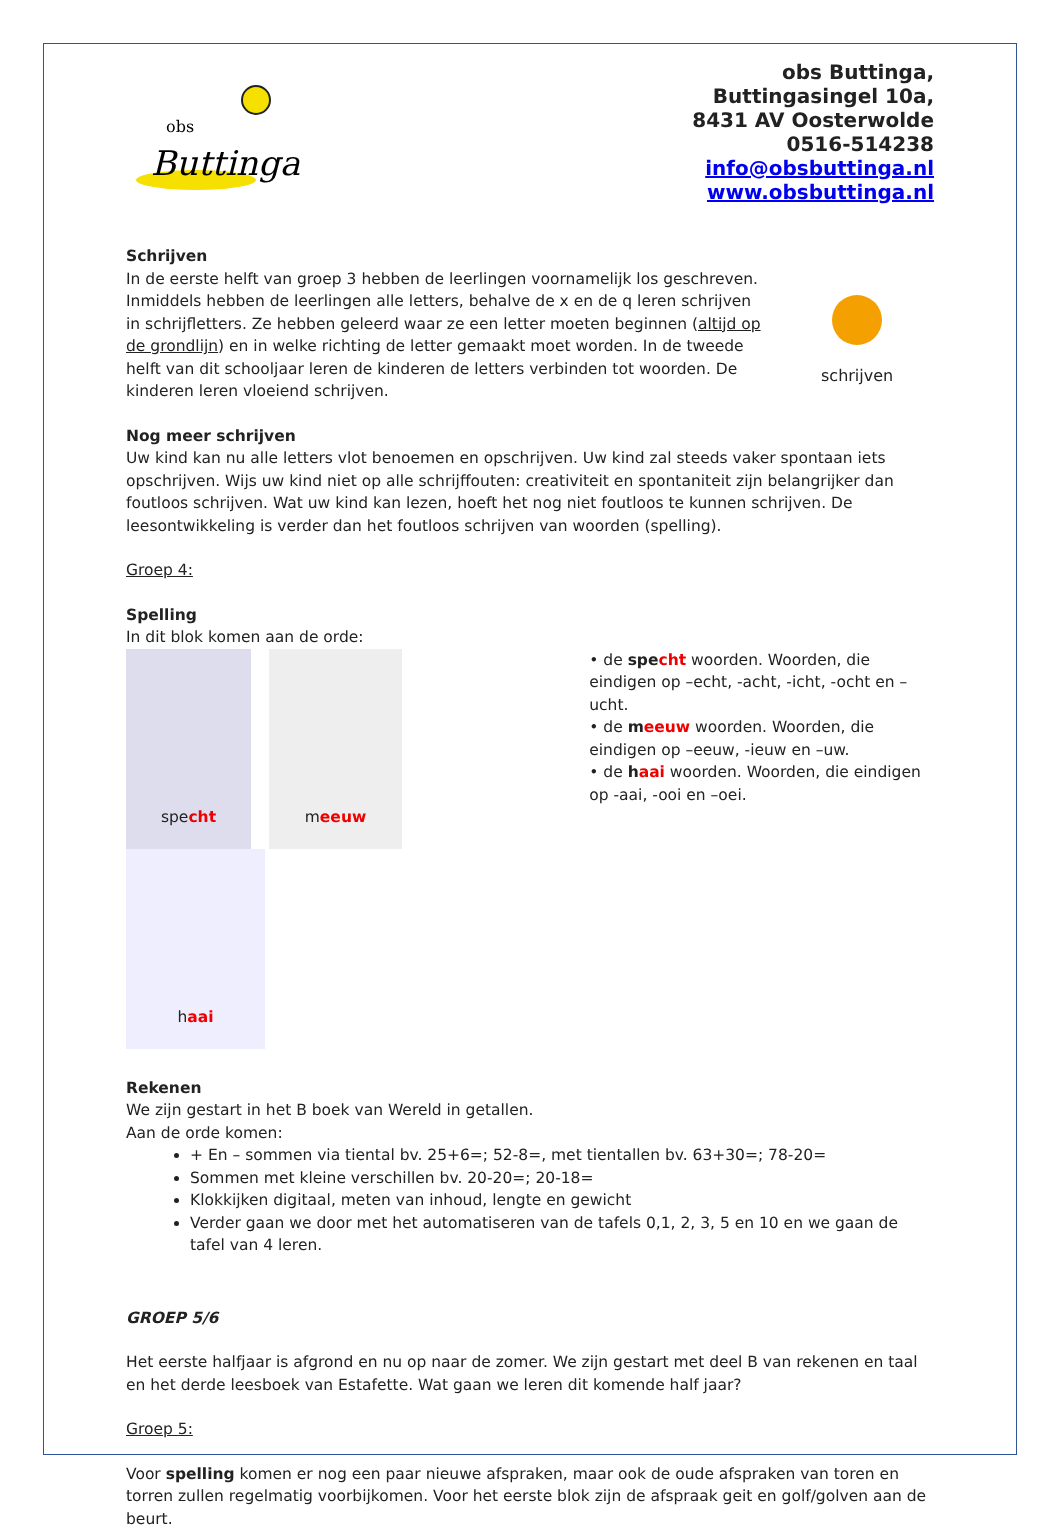obs
Buttinga
obs Buttinga,
Buttingasingel 10a,
8431 AV Oosterwolde
0516-514238
info@obsbuttinga.nl
www.obsbuttinga.nl
Schrijven
In de eerste helft van groep 3 hebben de leerlingen voornamelijk los geschreven. Inmiddels hebben de leerlingen alle letters, behalve de x en de q leren schrijven in schrijfletters. Ze hebben geleerd waar ze een letter moeten beginnen (altijd op de grondlijn) en in welke richting de letter gemaakt moet worden. In de tweede helft van dit schooljaar leren de kinderen de letters verbinden tot woorden. De kinderen leren vloeiend schrijven.
schrijven
Nog meer schrijven
Uw kind kan nu alle letters vlot benoemen en opschrijven. Uw kind zal steeds vaker spontaan iets opschrijven. Wijs uw kind niet op alle schrijffouten: creativiteit en spontaniteit zijn belangrijker dan foutloos schrijven. Wat uw kind kan lezen, hoeft het nog niet foutloos te kunnen schrijven. De leesontwikkeling is verder dan het foutloos schrijven van woorden (spelling).
Groep 4:
Spelling
In dit blok komen aan de orde:
specht
meeuw
haai
• de spe cht woorden. Woorden, die eindigen op –echt, -acht, -icht, -ocht en –ucht.
• de meeuw woorden. Woorden, die eindigen op –eeuw, -ieuw en –uw.
• de haai woorden. Woorden, die eindigen op -aai, -ooi en –oei.
Rekenen
We zijn gestart in het B boek van Wereld in getallen.
Aan de orde komen:
+ En – sommen via tiental bv. 25+6=; 52-8=, met tientallen bv. 63+30=; 78-20=
Sommen met kleine verschillen bv. 20-20=; 20-18=
Klokkijken digitaal, meten van inhoud, lengte en gewicht
Verder gaan we door met het automatiseren van de tafels 0,1, 2, 3, 5 en 10 en we gaan de tafel van 4 leren.
GROEP 5/6
Het eerste halfjaar is afgrond en nu op naar de zomer. We zijn gestart met deel B van rekenen en taal en het derde leesboek van Estafette. Wat gaan we leren dit komende half jaar?
Groep 5:
Voor spelling komen er nog een paar nieuwe afspraken, maar ook de oude afspraken van toren en torren zullen regelmatig voorbijkomen. Voor het eerste blok zijn de afspraak geit en golf/golven aan de beurt.